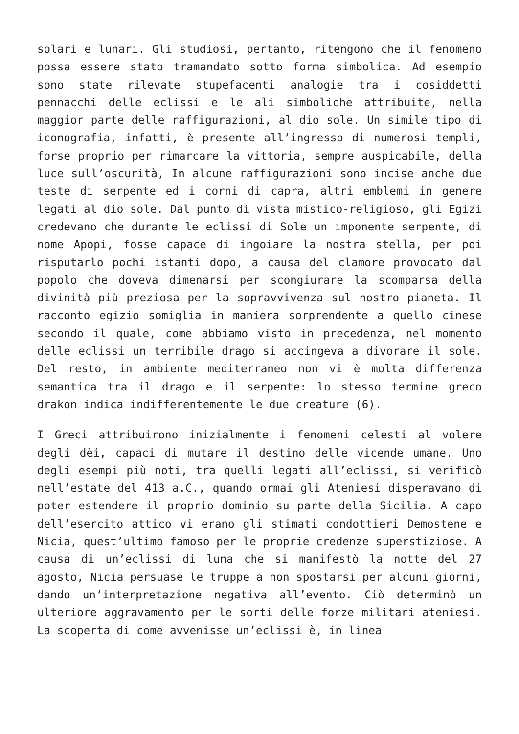solari e lunari. Gli studiosi, pertanto, ritengono che il fenomeno possa essere stato tramandato sotto forma simbolica. Ad esempio sono state rilevate stupefacenti analogie tra i cosiddetti pennacchi delle eclissi e le ali simboliche attribuite, nella maggior parte delle raffigurazioni, al dio sole. Un simile tipo di iconografia, infatti, è presente all’ingresso di numerosi templi, forse proprio per rimarcare la vittoria, sempre auspicabile, della luce sull’oscurità, In alcune raffigurazioni sono incise anche due teste di serpente ed i corni di capra, altri emblemi in genere legati al dio sole. Dal punto di vista mistico-religioso, gli Egizi credevano che durante le eclissi di Sole un imponente serpente, di nome Apopi, fosse capace di ingoiare la nostra stella, per poi risputarlo pochi istanti dopo, a causa del clamore provocato dal popolo che doveva dimenarsi per scongiurare la scomparsa della divinità più preziosa per la sopravvivenza sul nostro pianeta. Il racconto egizio somiglia in maniera sorprendente a quello cinese secondo il quale, come abbiamo visto in precedenza, nel momento delle eclissi un terribile drago si accingeva a divorare il sole. Del resto, in ambiente mediterraneo non vi è molta differenza semantica tra il drago e il serpente: lo stesso termine greco drakon indica indifferentemente le due creature (6).
I Greci attribuirono inizialmente i fenomeni celesti al volere degli dèi, capaci di mutare il destino delle vicende umane. Uno degli esempi più noti, tra quelli legati all’eclissi, si verificò nell’estate del 413 a.C., quando ormai gli Ateniesi disperavano di poter estendere il proprio dominio su parte della Sicilia. A capo dell’esercito attico vi erano gli stimati condottieri Demostene e Nicia, quest’ultimo famoso per le proprie credenze superstiziose. A causa di un’eclissi di luna che si manifestò la notte del 27 agosto, Nicia persuase le truppe a non spostarsi per alcuni giorni, dando un’interpretazione negativa all’evento. Ciò determinò un ulteriore aggravamento per le sorti delle forze militari ateniesi. La scoperta di come avvenisse un’eclissi è, in linea